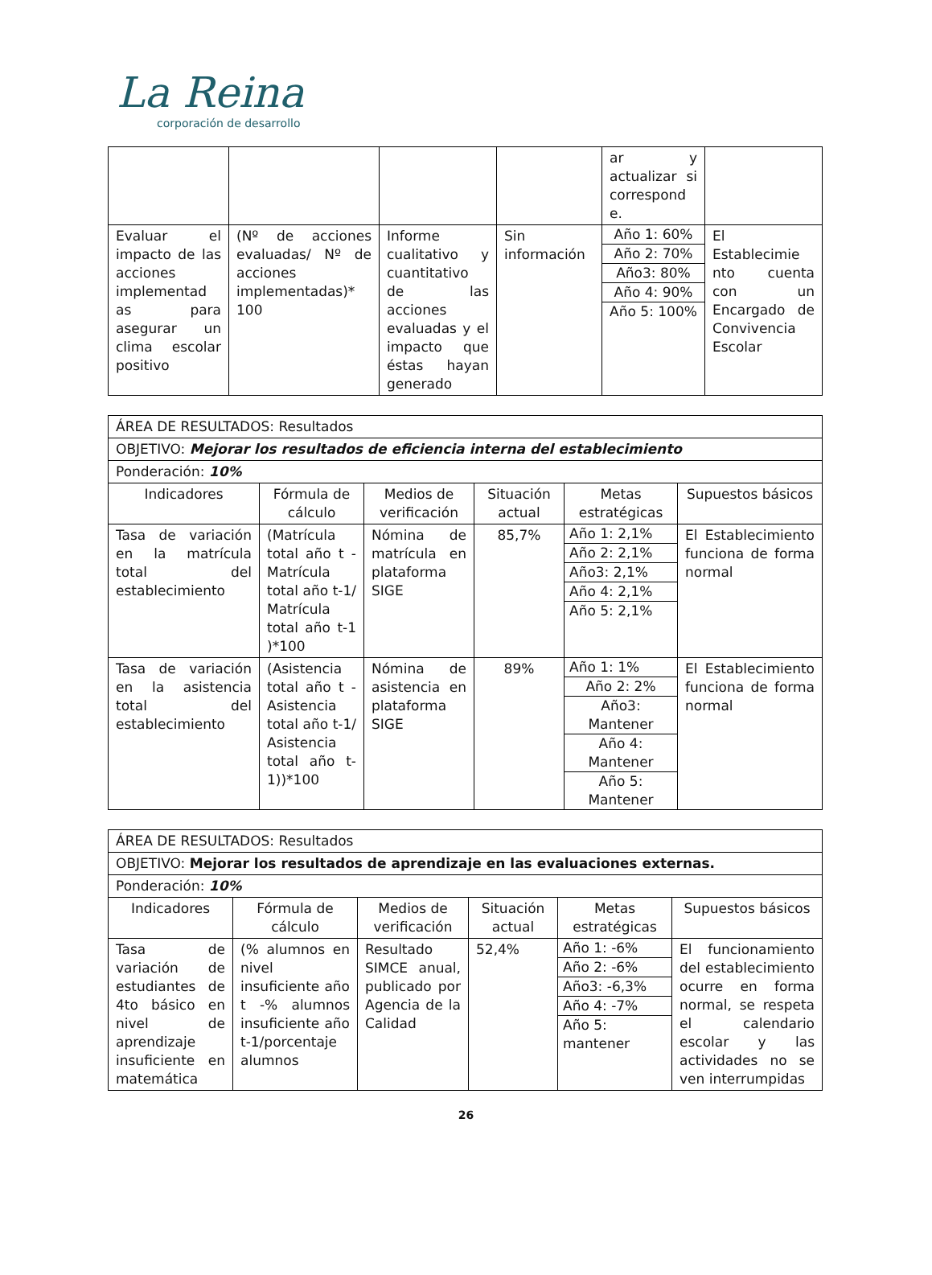La Reina
corporación de desarrollo
| | | | | ar y actualizar si correspond e. | |
| Evaluar el impacto de las acciones implementad as para asegurar un clima escolar positivo | (Nº de acciones evaluadas/ Nº de acciones implementadas)* 100 | Informe cualitativo y cuantitativo de las acciones evaluadas y el impacto que éstas hayan generado | Sin información | / Año 1: 60% / / Año 2: 70% / / Año3: 80% / / Año 4: 90% / / Año 5: 100% / | El Establecimie nto cuenta con un Encargado de Convivencia Escolar |
| ÁREA DE RESULTADOS: Resultados | | | | | |
| OBJETIVO: Mejorar los resultados de eficiencia interna del establecimiento | | | | | |
| Ponderación: 10% | | | | | |
| Indicadores | Fórmula de cálculo | Medios de verificación | Situación actual | Metas estratégicas | Supuestos básicos |
| Tasa de variación en la matrícula total del establecimiento | (Matrícula total año t - Matrícula total año t-1/ Matrícula total año t-1 )*100 | Nómina de matrícula en plataforma SIGE | 85,7% | / Año 1: 2,1% / / Año 2: 2,1% / / Año3: 2,1% / / Año 4: 2,1% / / Año 5: 2,1% / | El Establecimiento funciona de forma normal |
| Tasa de variación en la asistencia total del establecimiento | (Asistencia total año t - Asistencia total año t-1/ Asistencia total año t-1))*100 | Nómina de asistencia en plataforma SIGE | 89% | / Año 1: 1% / / Año 2: 2% / / Año3: Mantener / / Año 4: Mantener / / Año 5: Mantener / | El Establecimiento funciona de forma normal |
| ÁREA DE RESULTADOS: Resultados | | | | | |
| OBJETIVO: Mejorar los resultados de aprendizaje en las evaluaciones externas. | | | | | |
| Ponderación: 10% | | | | | |
| Indicadores | Fórmula de cálculo | Medios de verificación | Situación actual | Metas estratégicas | Supuestos básicos |
| Tasa de variación de estudiantes de 4to básico en nivel de aprendizaje insuficiente en matemática | (% alumnos en nivel insuficiente año t -% alumnos insuficiente año t-1/porcentaje alumnos | Resultado SIMCE anual, publicado por Agencia de la Calidad | 52,4% | / Año 1: -6% / / Año 2: -6% / / Año3: -6,3% / / Año 4: -7% / / Año 5: mantener / | El funcionamiento del establecimiento ocurre en forma normal, se respeta el calendario escolar y las actividades no se ven interrumpidas |
26